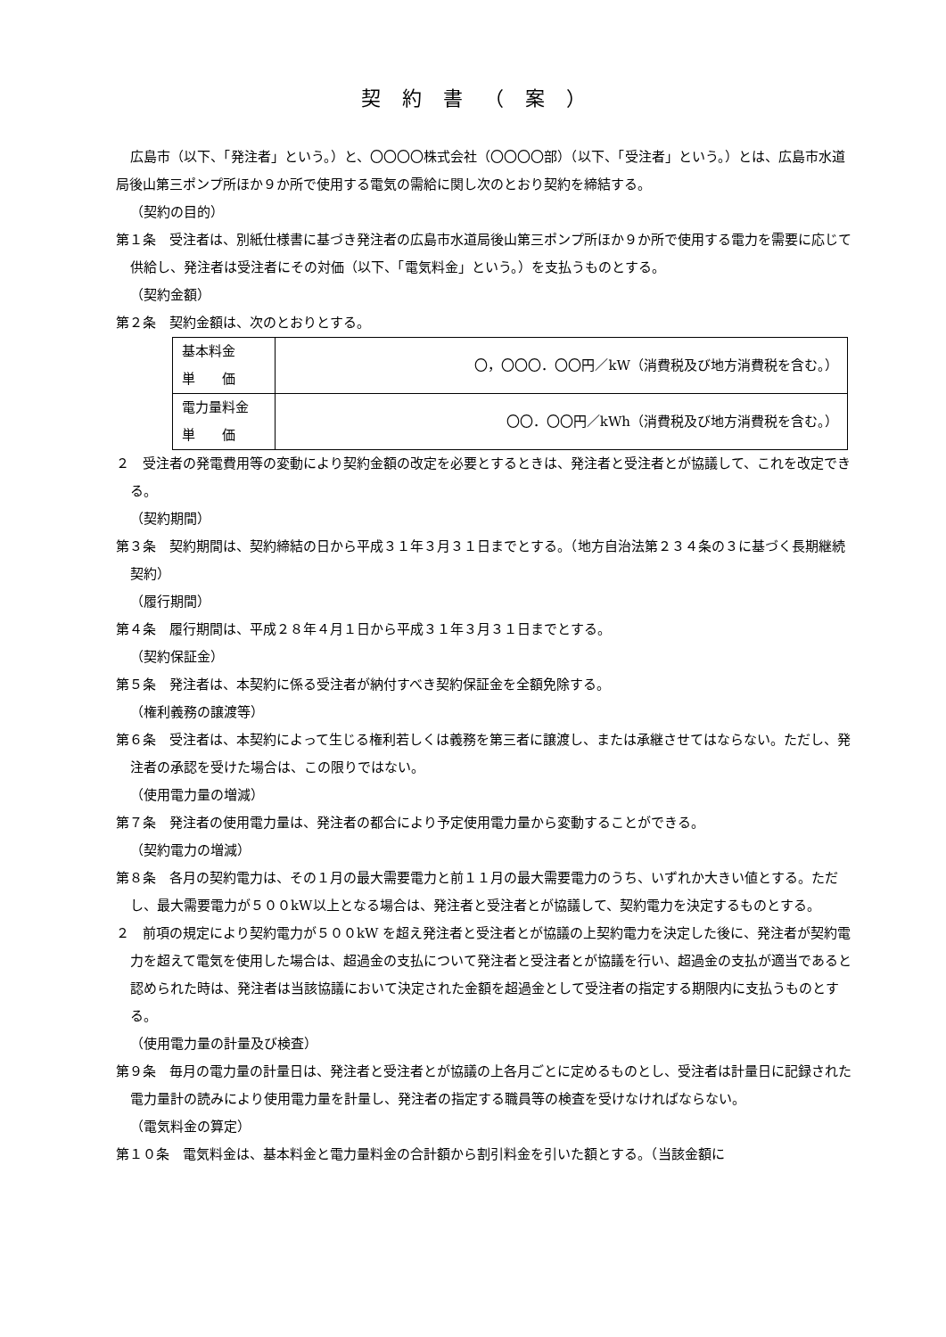契約書（案）
広島市（以下、「発注者」という。）と、〇〇〇〇株式会社（〇〇〇〇部）（以下、「受注者」という。）とは、広島市水道局後山第三ポンプ所ほか９か所で使用する電気の需給に関し次のとおり契約を締結する。
（契約の目的）
第１条　受注者は、別紙仕様書に基づき発注者の広島市水道局後山第三ポンプ所ほか９か所で使用する電力を需要に応じて供給し、発注者は受注者にその対価（以下、「電気料金」という。）を支払うものとする。
（契約金額）
第２条　契約金額は、次のとおりとする。
| 基本料金 単 価 | 〇，〇〇〇．〇〇円／kW（消費税及び地方消費税を含む。） |
| 電力量料金 単 価 | 〇〇．〇〇円／kWh（消費税及び地方消費税を含む。） |
２　受注者の発電費用等の変動により契約金額の改定を必要とするときは、発注者と受注者とが協議して、これを改定できる。
（契約期間）
第３条　契約期間は、契約締結の日から平成３１年３月３１日までとする。（地方自治法第２３４条の３に基づく長期継続契約）
（履行期間）
第４条　履行期間は、平成２８年４月１日から平成３１年３月３１日までとする。
（契約保証金）
第５条　発注者は、本契約に係る受注者が納付すべき契約保証金を全額免除する。
（権利義務の譲渡等）
第６条　受注者は、本契約によって生じる権利若しくは義務を第三者に譲渡し、または承継させてはならない。ただし、発注者の承認を受けた場合は、この限りではない。
（使用電力量の増減）
第７条　発注者の使用電力量は、発注者の都合により予定使用電力量から変動することができる。
（契約電力の増減）
第８条　各月の契約電力は、その１月の最大需要電力と前１１月の最大需要電力のうち、いずれか大きい値とする。ただし、最大需要電力が５００kW以上となる場合は、発注者と受注者とが協議して、契約電力を決定するものとする。
２　前項の規定により契約電力が５００kW を超え発注者と受注者とが協議の上契約電力を決定した後に、発注者が契約電力を超えて電気を使用した場合は、超過金の支払について発注者と受注者とが協議を行い、超過金の支払が適当であると認められた時は、発注者は当該協議において決定された金額を超過金として受注者の指定する期限内に支払うものとする。
（使用電力量の計量及び検査）
第９条　毎月の電力量の計量日は、発注者と受注者とが協議の上各月ごとに定めるものとし、受注者は計量日に記録された電力量計の読みにより使用電力量を計量し、発注者の指定する職員等の検査を受けなければならない。
（電気料金の算定）
第１０条　電気料金は、基本料金と電力量料金の合計額から割引料金を引いた額とする。（当該金額に